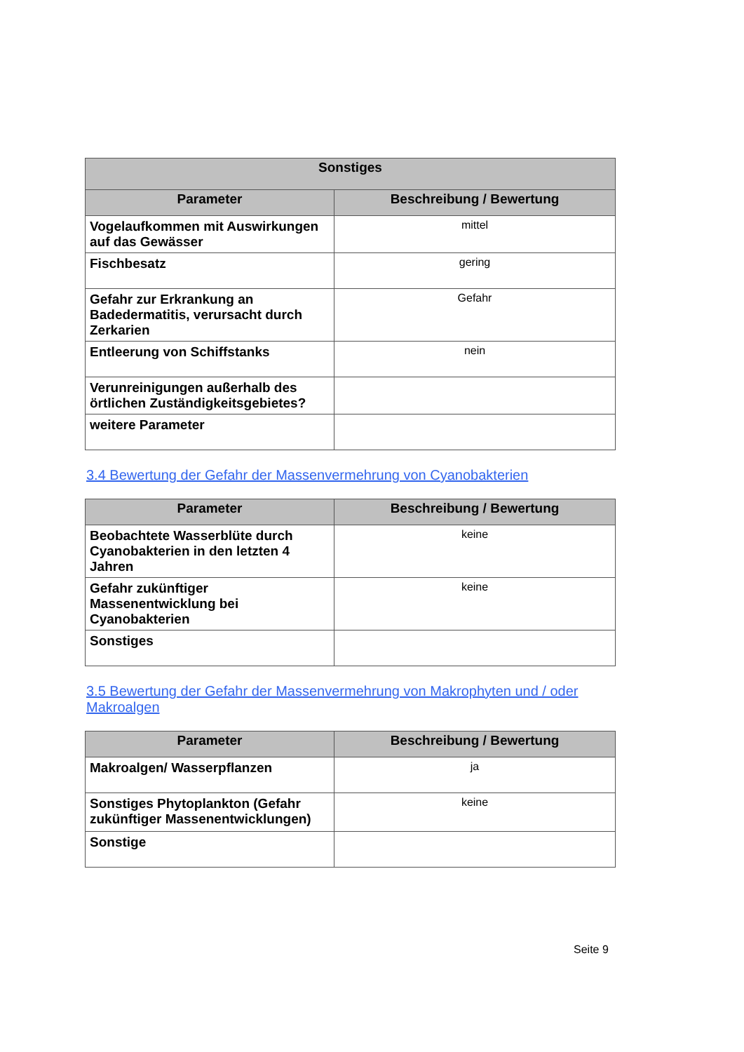| Sonstiges | |
| --- | --- |
| Parameter | Beschreibung / Bewertung |
| Vogelaufkommen mit Auswirkungen auf das Gewässer | mittel |
| Fischbesatz | gering |
| Gefahr zur Erkrankung an Badedermatitis, verursacht durch Zerkarien | Gefahr |
| Entleerung von Schiffstanks | nein |
| Verunreinigungen außerhalb des örtlichen Zuständigkeitsgebietes? | |
| weitere Parameter | |
3.4 Bewertung der Gefahr der Massenvermehrung von Cyanobakterien
| Parameter | Beschreibung / Bewertung |
| --- | --- |
| Beobachtete Wasserblüte durch Cyanobakterien in den letzten 4 Jahren | keine |
| Gefahr zukünftiger Massenentwicklung bei Cyanobakterien | keine |
| Sonstiges | |
3.5 Bewertung der Gefahr der Massenvermehrung von Makrophyten und / oder Makroalgen
| Parameter | Beschreibung / Bewertung |
| --- | --- |
| Makroalgen/ Wasserpflanzen | ja |
| Sonstiges Phytoplankton (Gefahr zukünftiger Massenentwicklungen) | keine |
| Sonstige | |
Seite 9